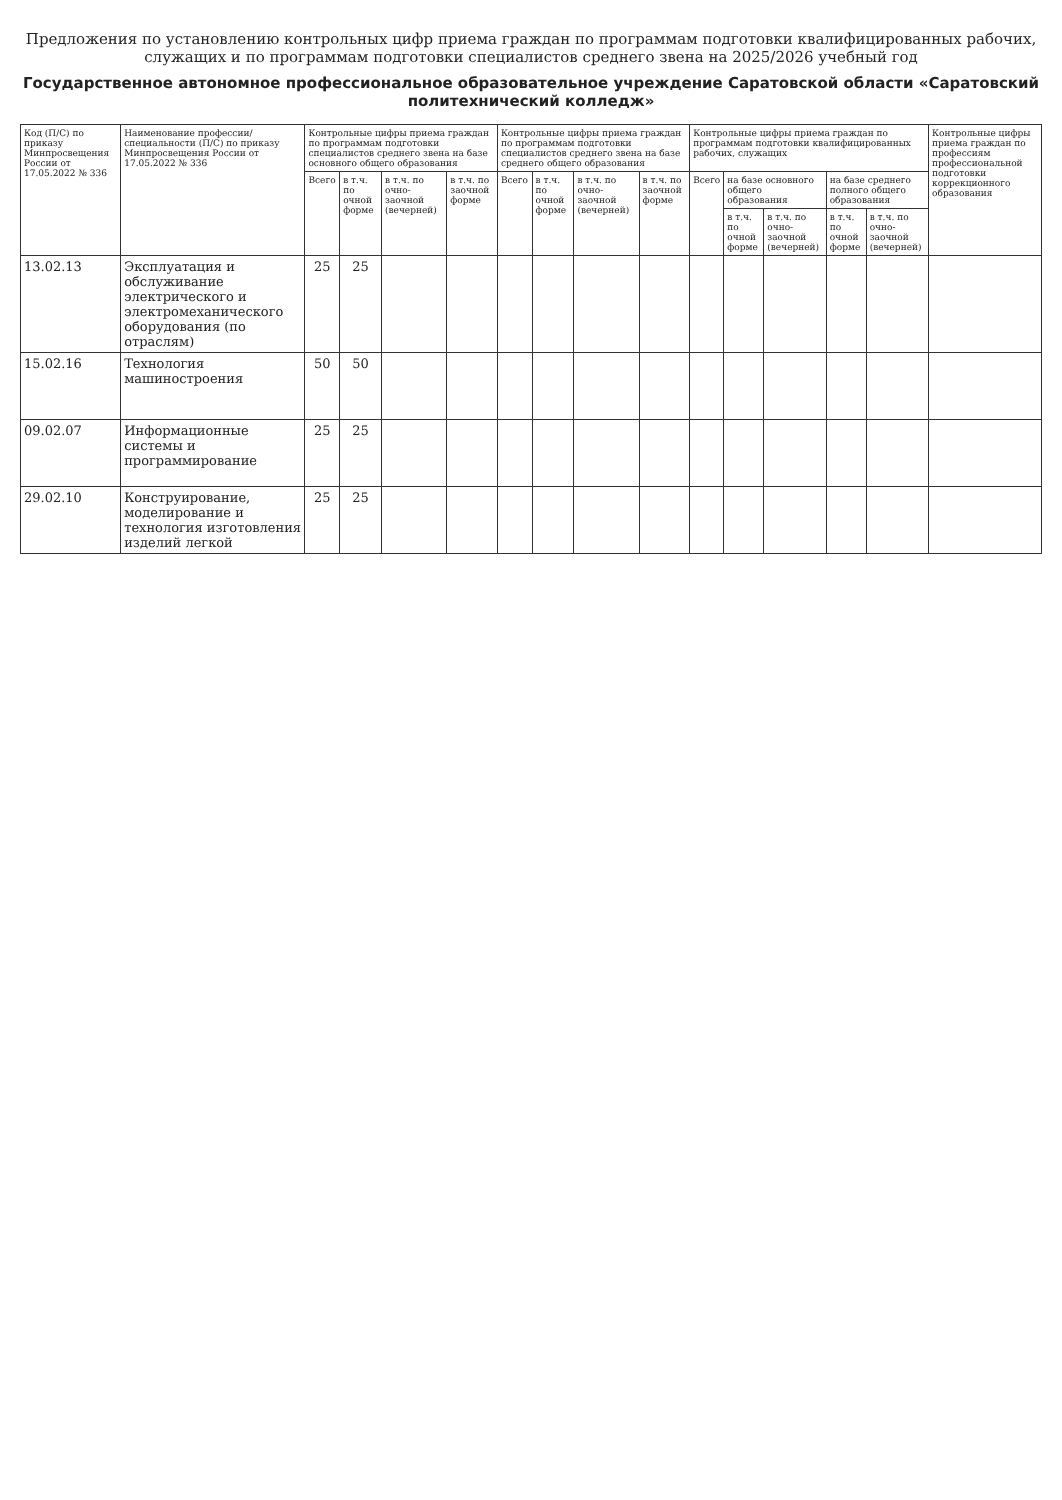Предложения по установлению контрольных цифр приема граждан по программам подготовки квалифицированных рабочих, служащих и по программам подготовки специалистов среднего звена на 2025/2026 учебный год
Государственное автономное профессиональное образовательное учреждение Саратовской области «Саратовский политехнический колледж»
| Код (П/С) по приказу Минпросвещения России от 17.05.2022 № 336 | Наименование профессии/специальности (П/С) по приказу Минпросвещения России от 17.05.2022 № 336 | Контрольные цифры приема граждан по программам подготовки специалистов среднего звена на базе основного общего образования | | | | Контрольные цифры приема граждан по программам подготовки специалистов среднего звена на базе среднего общего образования | | | | Контрольные цифры приема граждан по программам подготовки квалифицированных рабочих, служащих | | | | | Контрольные цифры приема граждан по профессиям профессиональной подготовки коррекционного образования |
| --- | --- | --- | --- | --- | --- | --- | --- | --- | --- | --- | --- | --- | --- | --- | --- |
| | | Всего | в т.ч. по очной форме | в т.ч. по очно-заочной (вечерней) | в т.ч. по заочной форме | Всего | в т.ч. по очной форме | в т.ч. по очно-заочной (вечерней) | в т.ч. по заочной форме | Всего | на базе основного общего образования | | на базе среднего полного общего образования | | |
| | | | | | | | | | | | в т.ч. по очной форме | в т.ч. по очно-заочной (вечерней) | в т.ч. по очной форме | в т.ч. по очно-заочной (вечерней) | |
| 13.02.13 | Эксплуатация и обслуживание электрического и электромеханического оборудования (по отраслям) | 25 | 25 | | | | | | | | | | | | |
| 15.02.16 | Технология машиностроения | 50 | 50 | | | | | | | | | | | | |
| 09.02.07 | Информационные системы и программирование | 25 | 25 | | | | | | | | | | | | |
| 29.02.10 | Конструирование, моделирование и технология изготовления изделий легкой | 25 | 25 | | | | | | | | | | | | |